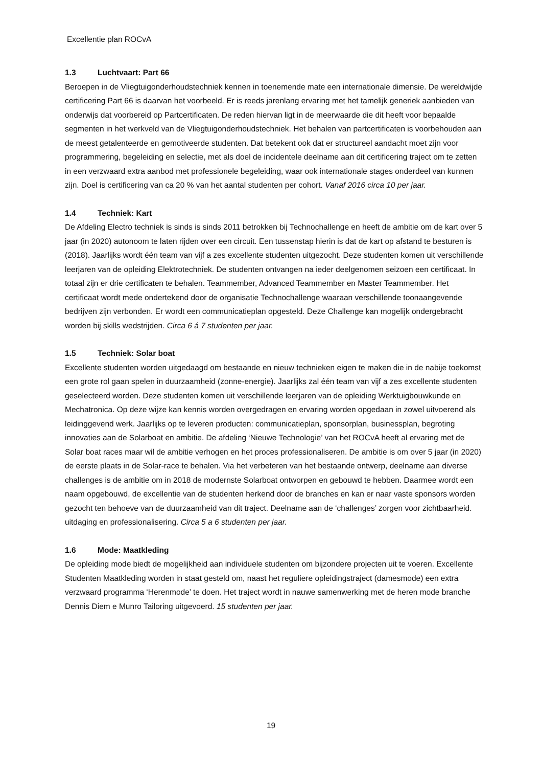Excellentie plan ROCvA
1.3 Luchtvaart: Part 66
Beroepen in de Vliegtuigonderhoudstechniek kennen in toenemende mate een internationale dimensie. De wereldwijde certificering Part 66 is daarvan het voorbeeld. Er is reeds jarenlang ervaring met het tamelijk generiek aanbieden van onderwijs dat voorbereid op Partcertificaten. De reden hiervan ligt in de meerwaarde die dit heeft voor bepaalde segmenten in het werkveld van de Vliegtuigonderhoudstechniek. Het behalen van partcertificaten is voorbehouden aan de meest getalenteerde en gemotiveerde studenten. Dat betekent ook dat er structureel aandacht moet zijn voor programmering, begeleiding en selectie, met als doel de incidentele deelname aan dit certificering traject om te zetten in een verzwaard extra aanbod met professionele begeleiding, waar ook internationale stages onderdeel van kunnen zijn. Doel is certificering van ca 20 % van het aantal studenten per cohort. Vanaf 2016 circa 10 per jaar.
1.4 Techniek: Kart
De Afdeling Electro techniek is sinds is sinds 2011 betrokken bij Technochallenge en heeft de ambitie om de kart over 5 jaar (in 2020) autonoom te laten rijden over een circuit. Een tussenstap hierin is dat de kart op afstand te besturen is (2018). Jaarlijks wordt één team van vijf a zes excellente studenten uitgezocht. Deze studenten komen uit verschillende leerjaren van de opleiding Elektrotechniek. De studenten ontvangen na ieder deelgenomen seizoen een certificaat. In totaal zijn er drie certificaten te behalen. Teammember, Advanced Teammember en Master Teammember. Het certificaat wordt mede ondertekend door de organisatie Technochallenge waaraan verschillende toonaangevende bedrijven zijn verbonden. Er wordt een communicatieplan opgesteld. Deze Challenge kan mogelijk ondergebracht worden bij skills wedstrijden. Circa 6 á 7 studenten per jaar.
1.5 Techniek: Solar boat
Excellente studenten worden uitgedaagd om bestaande en nieuw technieken eigen te maken die in de nabije toekomst een grote rol gaan spelen in duurzaamheid (zonne-energie). Jaarlijks zal één team van vijf a zes excellente studenten geselecteerd worden. Deze studenten komen uit verschillende leerjaren van de opleiding Werktuigbouwkunde en Mechatronica. Op deze wijze kan kennis worden overgedragen en ervaring worden opgedaan in zowel uitvoerend als leidinggevend werk. Jaarlijks op te leveren producten: communicatieplan, sponsorplan, businessplan, begroting innovaties aan de Solarboat en ambitie. De afdeling ‘Nieuwe Technologie’ van het ROCvA heeft al ervaring met de Solar boat races maar wil de ambitie verhogen en het proces professionaliseren. De ambitie is om over 5 jaar (in 2020) de eerste plaats in de Solar-race te behalen. Via het verbeteren van het bestaande ontwerp, deelname aan diverse challenges is de ambitie om in 2018 de modernste Solarboat ontworpen en gebouwd te hebben. Daarmee wordt een naam opgebouwd, de excellentie van de studenten herkend door de branches en kan er naar vaste sponsors worden gezocht ten behoeve van de duurzaamheid van dit traject. Deelname aan de ‘challenges’ zorgen voor zichtbaarheid. uitdaging en professionalisering. Circa 5 a 6 studenten per jaar.
1.6 Mode: Maatkleding
De opleiding mode biedt de mogelijkheid aan individuele studenten om bijzondere projecten uit te voeren. Excellente Studenten Maatkleding worden in staat gesteld om, naast het reguliere opleidingstraject (damesmode) een extra verzwaard programma ‘Herenmode’ te doen. Het traject wordt in nauwe samenwerking met de heren mode branche Dennis Diem e Munro Tailoring uitgevoerd. 15 studenten per jaar.
19